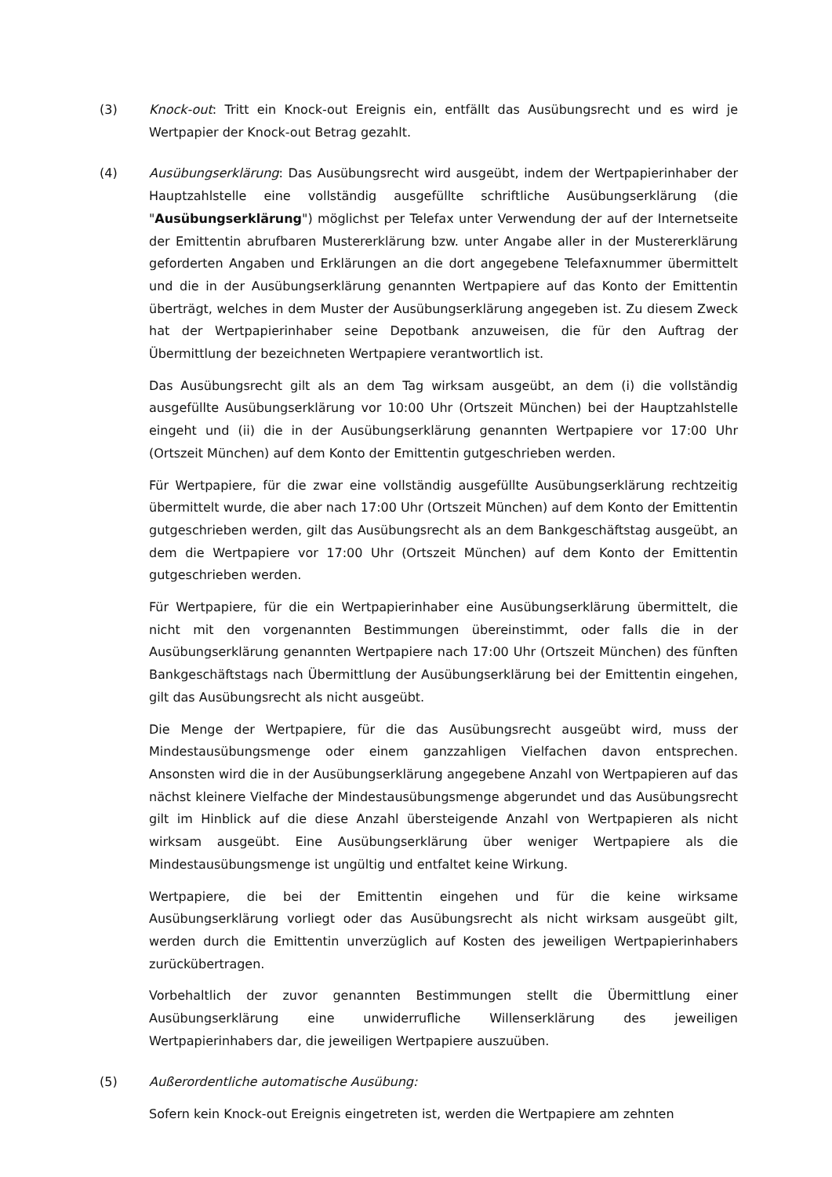(3) Knock-out: Tritt ein Knock-out Ereignis ein, entfällt das Ausübungsrecht und es wird je Wertpapier der Knock-out Betrag gezahlt.
(4) Ausübungserklärung: Das Ausübungsrecht wird ausgeübt, indem der Wertpapierinhaber der Hauptzahlstelle eine vollständig ausgefüllte schriftliche Ausübungserklärung (die "Ausübungserklärung") möglichst per Telefax unter Verwendung der auf der Internetseite der Emittentin abrufbaren Mustererklärung bzw. unter Angabe aller in der Mustererklärung geforderten Angaben und Erklärungen an die dort angegebene Telefaxnummer übermittelt und die in der Ausübungserklärung genannten Wertpapiere auf das Konto der Emittentin überträgt, welches in dem Muster der Ausübungserklärung angegeben ist. Zu diesem Zweck hat der Wertpapierinhaber seine Depotbank anzuweisen, die für den Auftrag der Übermittlung der bezeichneten Wertpapiere verantwortlich ist.
Das Ausübungsrecht gilt als an dem Tag wirksam ausgeübt, an dem (i) die vollständig ausgefüllte Ausübungserklärung vor 10:00 Uhr (Ortszeit München) bei der Hauptzahlstelle eingeht und (ii) die in der Ausübungserklärung genannten Wertpapiere vor 17:00 Uhr (Ortszeit München) auf dem Konto der Emittentin gutgeschrieben werden.
Für Wertpapiere, für die zwar eine vollständig ausgefüllte Ausübungserklärung rechtzeitig übermittelt wurde, die aber nach 17:00 Uhr (Ortszeit München) auf dem Konto der Emittentin gutgeschrieben werden, gilt das Ausübungsrecht als an dem Bankgeschäftstag ausgeübt, an dem die Wertpapiere vor 17:00 Uhr (Ortszeit München) auf dem Konto der Emittentin gutgeschrieben werden.
Für Wertpapiere, für die ein Wertpapierinhaber eine Ausübungserklärung übermittelt, die nicht mit den vorgenannten Bestimmungen übereinstimmt, oder falls die in der Ausübungserklärung genannten Wertpapiere nach 17:00 Uhr (Ortszeit München) des fünften Bankgeschäftstags nach Übermittlung der Ausübungserklärung bei der Emittentin eingehen, gilt das Ausübungsrecht als nicht ausgeübt.
Die Menge der Wertpapiere, für die das Ausübungsrecht ausgeübt wird, muss der Mindestausübungsmenge oder einem ganzzahligen Vielfachen davon entsprechen. Ansonsten wird die in der Ausübungserklärung angegebene Anzahl von Wertpapieren auf das nächst kleinere Vielfache der Mindestausübungsmenge abgerundet und das Ausübungsrecht gilt im Hinblick auf die diese Anzahl übersteigende Anzahl von Wertpapieren als nicht wirksam ausgeübt. Eine Ausübungserklärung über weniger Wertpapiere als die Mindestausübungsmenge ist ungültig und entfaltet keine Wirkung.
Wertpapiere, die bei der Emittentin eingehen und für die keine wirksame Ausübungserklärung vorliegt oder das Ausübungsrecht als nicht wirksam ausgeübt gilt, werden durch die Emittentin unverzüglich auf Kosten des jeweiligen Wertpapierinhabers zurückübertragen.
Vorbehaltlich der zuvor genannten Bestimmungen stellt die Übermittlung einer Ausübungserklärung eine unwiderrufliche Willenserklärung des jeweiligen Wertpapierinhabers dar, die jeweiligen Wertpapiere auszuüben.
(5) Außerordentliche automatische Ausübung:
Sofern kein Knock-out Ereignis eingetreten ist, werden die Wertpapiere am zehnten